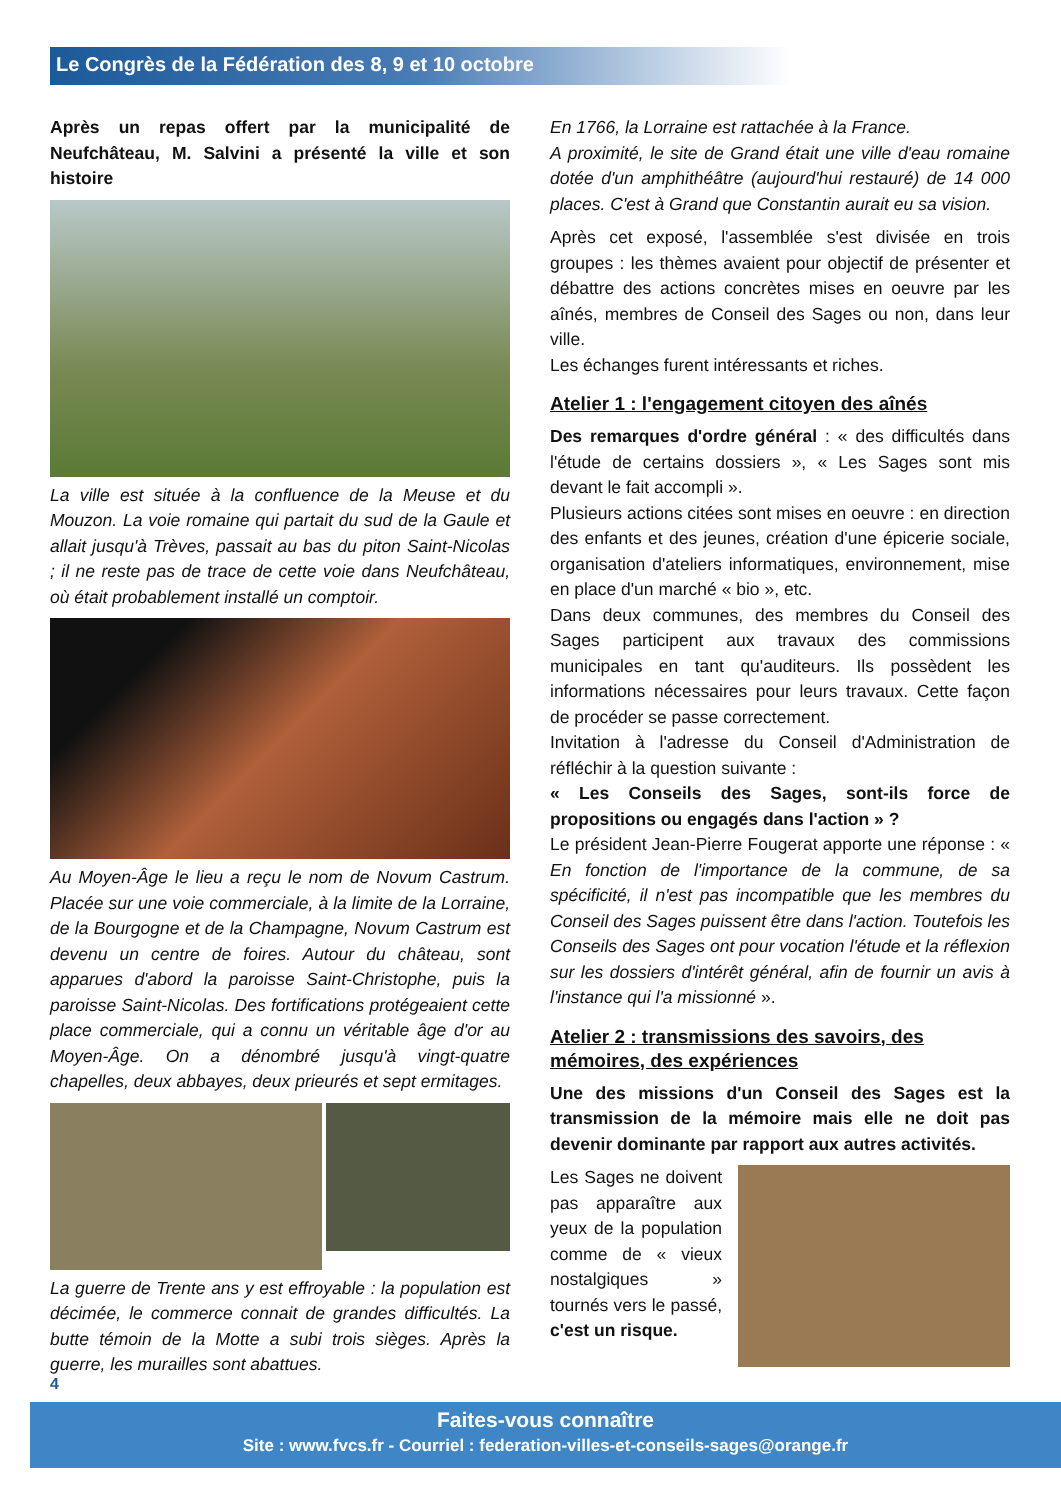Le Congrès de la Fédération des 8, 9 et 10 octobre
Après un repas offert par la municipalité de Neufchâteau, M. Salvini a présenté la ville et son histoire
La ville est située à la confluence de la Meuse et du Mouzon. La voie romaine qui partait du sud de la Gaule et allait jusqu'à Trèves, passait au bas du piton Saint-Nicolas ; il ne reste pas de trace de cette voie dans Neufchâteau, où était probablement installé un comptoir.
Au Moyen-Âge le lieu a reçu le nom de Novum Castrum. Placée sur une voie commerciale, à la limite de la Lorraine, de la Bourgogne et de la Champagne, Novum Castrum est devenu un centre de foires. Autour du château, sont apparues d'abord la paroisse Saint-Christophe, puis la paroisse Saint-Nicolas. Des fortifications protégeaient cette place commerciale, qui a connu un véritable âge d'or au Moyen-Âge. On a dénombré jusqu'à vingt-quatre chapelles, deux abbayes, deux prieurés et sept ermitages.
La guerre de Trente ans y est effroyable : la population est décimée, le commerce connait de grandes difficultés. La butte témoin de la Motte a subi trois sièges. Après la guerre, les murailles sont abattues.
En 1766, la Lorraine est rattachée à la France.
A proximité, le site de Grand était une ville d'eau romaine dotée d'un amphithéâtre (aujourd'hui restauré) de 14 000 places. C'est à Grand que Constantin aurait eu sa vision.
Après cet exposé, l'assemblée s'est divisée en trois groupes : les thèmes avaient pour objectif de présenter et débattre des actions concrètes mises en oeuvre par les aînés, membres de Conseil des Sages ou non, dans leur ville.
Les échanges furent intéressants et riches.
Atelier 1 : l'engagement citoyen des aînés
Des remarques d'ordre général : « des difficultés dans l'étude de certains dossiers », « Les Sages sont mis devant le fait accompli ».
Plusieurs actions citées sont mises en oeuvre : en direction des enfants et des jeunes, création d'une épicerie sociale, organisation d'ateliers informatiques, environnement, mise en place d'un marché « bio », etc.
Dans deux communes, des membres du Conseil des Sages participent aux travaux des commissions municipales en tant qu'auditeurs. Ils possèdent les informations nécessaires pour leurs travaux. Cette façon de procéder se passe correctement.
Invitation à l'adresse du Conseil d'Administration de réfléchir à la question suivante :
« Les Conseils des Sages, sont-ils force de propositions ou engagés dans l'action » ?
Le président Jean-Pierre Fougerat apporte une réponse : « En fonction de l'importance de la commune, de sa spécificité, il n'est pas incompatible que les membres du Conseil des Sages puissent être dans l'action. Toutefois les Conseils des Sages ont pour vocation l'étude et la réflexion sur les dossiers d'intérêt général, afin de fournir un avis à l'instance qui l'a missionné ».
Atelier 2 : transmissions des savoirs, des mémoires, des expériences
Une des missions d'un Conseil des Sages est la transmission de la mémoire mais elle ne doit pas devenir dominante par rapport aux autres activités.
Les Sages ne doivent pas apparaître aux yeux de la population comme de « vieux nostalgiques » tournés vers le passé, c'est un risque.
4
Faites-vous connaître
Site : www.fvcs.fr - Courriel : federation-villes-et-conseils-sages@orange.fr